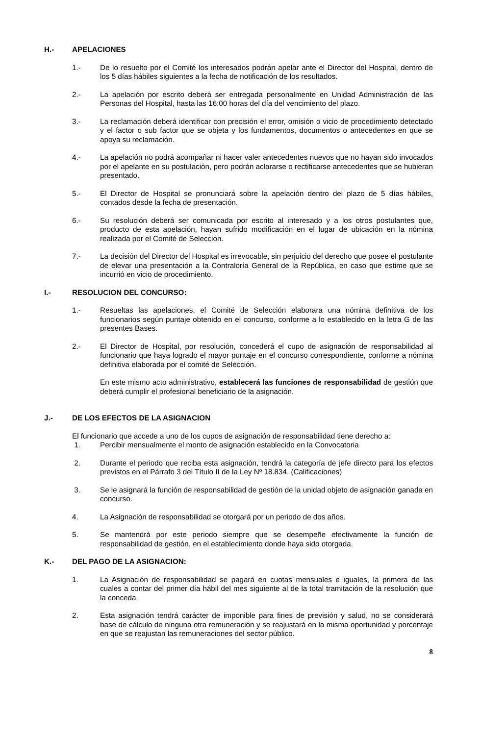H.- APELACIONES
1.- De lo resuelto por el Comité los interesados podrán apelar ante el Director del Hospital, dentro de los 5 días hábiles siguientes a la fecha de notificación de los resultados.
2.- La apelación por escrito deberá ser entregada personalmente en Unidad Administración de las Personas del Hospital, hasta las 16:00 horas del día del vencimiento del plazo.
3.- La reclamación deberá identificar con precisión el error, omisión o vicio de procedimiento detectado y el factor o sub factor que se objeta y los fundamentos, documentos o antecedentes en que se apoya su reclamación.
4.- La apelación no podrá acompañar ni hacer valer antecedentes nuevos que no hayan sido invocados por el apelante en su postulación, pero podrán aclararse o rectificarse antecedentes que se hubieran presentado.
5.- El Director de Hospital se pronunciará sobre la apelación dentro del plazo de 5 días hábiles, contados desde la fecha de presentación.
6.- Su resolución deberá ser comunicada por escrito al interesado y a los otros postulantes que, producto de esta apelación, hayan sufrido modificación en el lugar de ubicación en la nómina realizada por el Comité de Selección.
7.- La decisión del Director del Hospital es irrevocable, sin perjuicio del derecho que posee el postulante de elevar una presentación a la Contraloría General de la República, en caso que estime que se incurrió en vicio de procedimiento.
I.- RESOLUCION DEL CONCURSO:
1.- Resueltas las apelaciones, el Comité de Selección elaborara una nómina definitiva de los funcionarios según puntaje obtenido en el concurso, conforme a lo establecido en la letra G de las presentes Bases.
2.- El Director de Hospital, por resolución, concederá el cupo de asignación de responsabilidad al funcionario que haya logrado el mayor puntaje en el concurso correspondiente, conforme a nómina definitiva elaborada por el comité de Selección.
En este mismo acto administrativo, establecerá las funciones de responsabilidad de gestión que deberá cumplir el profesional beneficiario de la asignación.
J.- DE LOS EFECTOS DE LA ASIGNACION
El funcionario que accede a uno de los cupos de asignación de responsabilidad tiene derecho a:
1. Percibir mensualmente el monto de asignación establecido en la Convocatoria
2. Durante el periodo que reciba esta asignación, tendrá la categoría de jefe directo para los efectos previstos en el Párrafo 3 del Título II de la Ley Nº 18.834. (Calificaciones)
3. Se le asignará la función de responsabilidad de gestión de la unidad objeto de asignación ganada en concurso.
4. La Asignación de responsabilidad se otorgará por un periodo de dos años.
5. Se mantendrá por este periodo siempre que se desempeñe efectivamente la función de responsabilidad de gestión, en el establecimiento donde haya sido otorgada.
K.- DEL PAGO DE LA ASIGNACION:
1. La Asignación de responsabilidad se pagará en cuotas mensuales e iguales, la primera de las cuales a contar del primer día hábil del mes siguiente al de la total tramitación de la resolución que la conceda.
2. Esta asignación tendrá carácter de imponible para fines de previsión y salud, no se considerará base de cálculo de ninguna otra remuneración y se reajustará en la misma oportunidad y porcentaje en que se reajustan las remuneraciones del sector público.
8